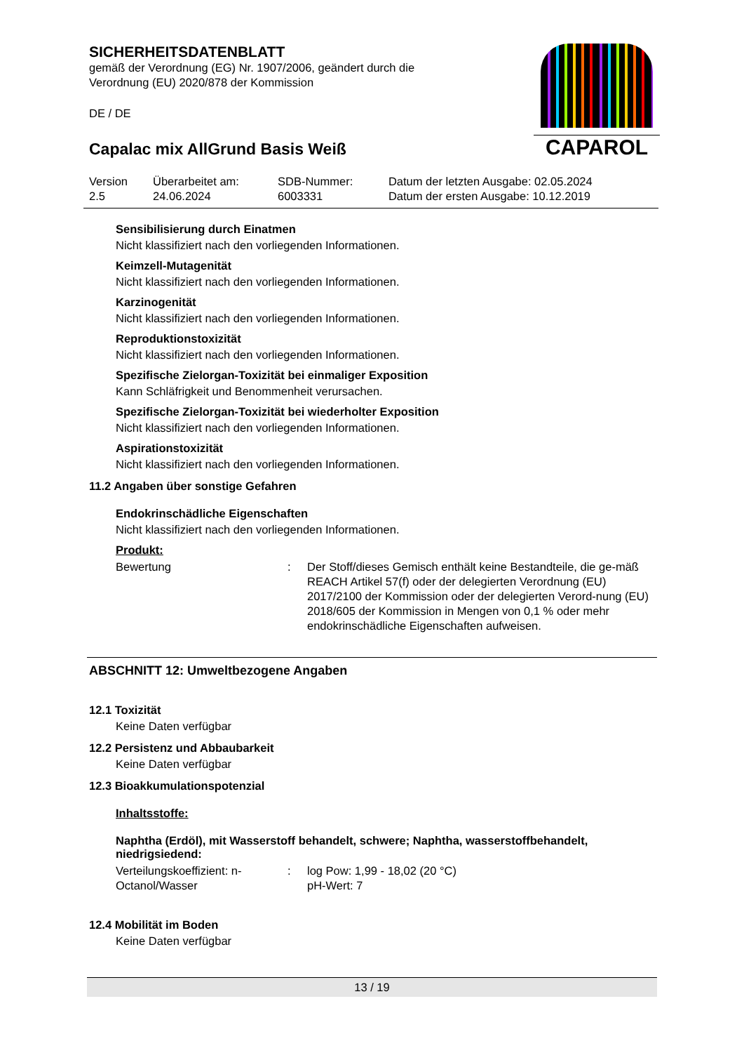CAPAROL
SICHERHEITSDATENBLATT
gemäß der Verordnung (EG) Nr. 1907/2006, geändert durch die
Verordnung (EU) 2020/878 der Kommission
DE / DE
Capalac mix AllGrund Basis Weiß
| Version 2.5 | Überarbeitet am: 24.06.2024 | SDB-Nummer: 6003331 | Datum der letzten Ausgabe: 02.05.2024 Datum der ersten Ausgabe: 10.12.2019 |
Sensibilisierung durch Einatmen
Nicht klassifiziert nach den vorliegenden Informationen.
Keimzell-Mutagenität
Nicht klassifiziert nach den vorliegenden Informationen.
Karzinogenität
Nicht klassifiziert nach den vorliegenden Informationen.
Reproduktionstoxizität
Nicht klassifiziert nach den vorliegenden Informationen.
Spezifische Zielorgan-Toxizität bei einmaliger Exposition
Kann Schläfrigkeit und Benommenheit verursachen.
Spezifische Zielorgan-Toxizität bei wiederholter Exposition
Nicht klassifiziert nach den vorliegenden Informationen.
Aspirationstoxizität
Nicht klassifiziert nach den vorliegenden Informationen.
11.2 Angaben über sonstige Gefahren
Endokrinschädliche Eigenschaften
Nicht klassifiziert nach den vorliegenden Informationen.
Produkt:
| Bewertung | : | Der Stoff/dieses Gemisch enthält keine Bestandteile, die ge-mäß REACH Artikel 57(f) oder der delegierten Verordnung (EU) 2017/2100 der Kommission oder der delegierten Verord-nung (EU) 2018/605 der Kommission in Mengen von 0,1 % oder mehr endokrinschädliche Eigenschaften aufweisen. |
ABSCHNITT 12: Umweltbezogene Angaben
12.1 Toxizität
Keine Daten verfügbar
12.2 Persistenz und Abbaubarkeit
Keine Daten verfügbar
12.3 Bioakkumulationspotenzial
Inhaltsstoffe:
Naphtha (Erdöl), mit Wasserstoff behandelt, schwere; Naphtha, wasserstoffbehandelt, niedrigsiedend:
| Verteilungskoeffizient: n-Octanol/Wasser | : | log Pow: 1,99 - 18,02 (20 °C) pH-Wert: 7 |
12.4 Mobilität im Boden
Keine Daten verfügbar
13 / 19